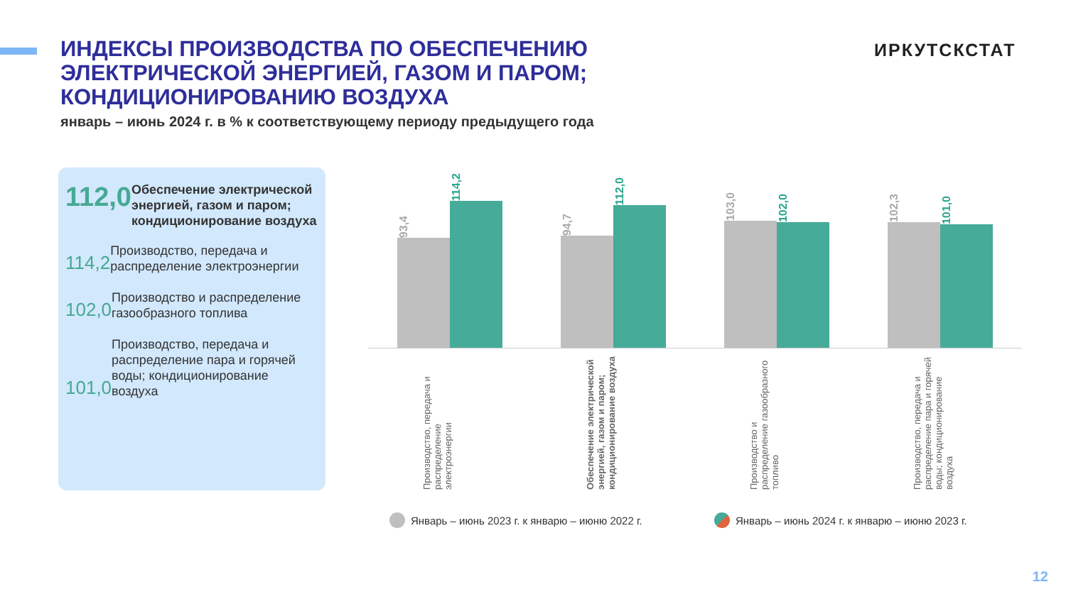ИНДЕКСЫ ПРОИЗВОДСТВА ПО ОБЕСПЕЧЕНИЮ ЭЛЕКТРИЧЕСКОЙ ЭНЕРГИЕЙ, ГАЗОМ И ПАРОМ; КОНДИЦИОНИРОВАНИЮ ВОЗДУХА
январь – июнь 2024 г. в % к соответствующему периоду предыдущего года
ИРКУТСКСТАТ
112,0
Обеспечение электрической энергией, газом и паром; кондиционирование воздуха
114,2
Производство, передача и распределение электроэнергии
102,0
Производство и распределение газообразного топлива
101,0
Производство, передача и распределение пара и горячей воды; кондиционирование воздуха
93,4
114,2
94,7
112,0
103,0
102,0
102,3
101,0
Производство, передача и распределение электроэнергии
Обеспечение электрической энергией, газом и паром; кондиционирование воздуха
Производство и распределение газообразного топливо
Производство, передача и распределение пара и горячей воды; кондиционирование воздуха
Январь – июнь 2023 г. к январю – июню 2022 г.
Январь – июнь 2024 г. к январю – июню 2023 г.
12